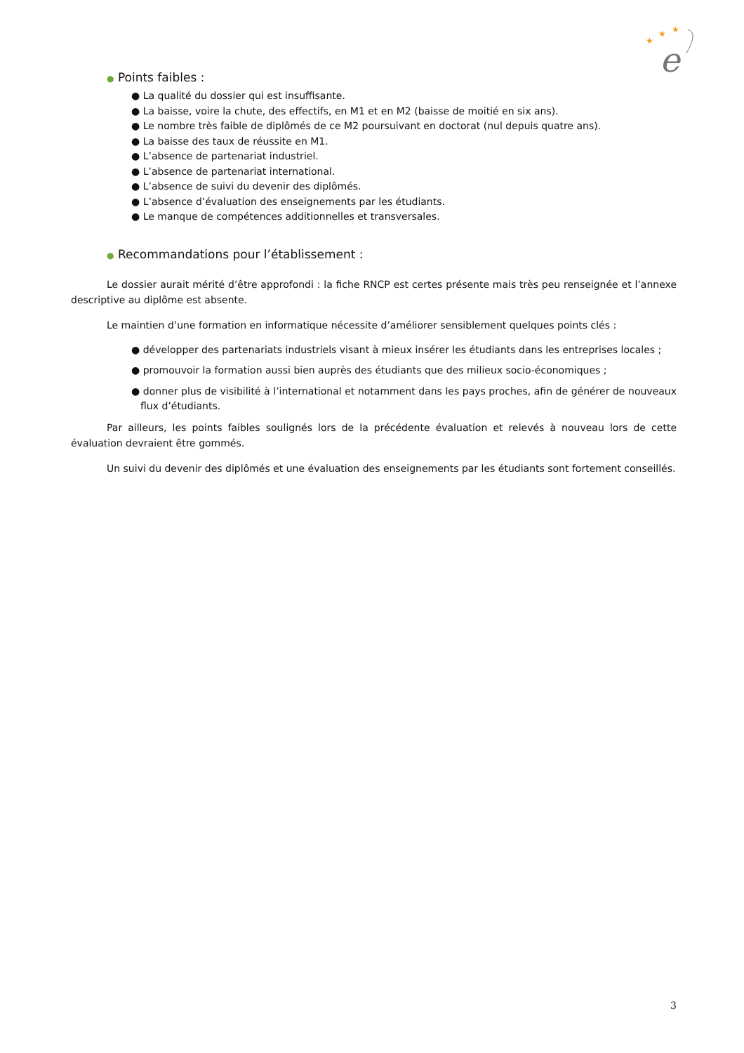★
★
★
e
● Points faibles :
● La qualité du dossier qui est insuffisante.
● La baisse, voire la chute, des effectifs, en M1 et en M2 (baisse de moitié en six ans).
● Le nombre très faible de diplômés de ce M2 poursuivant en doctorat (nul depuis quatre ans).
● La baisse des taux de réussite en M1.
● L’absence de partenariat industriel.
● L’absence de partenariat international.
● L’absence de suivi du devenir des diplômés.
● L’absence d’évaluation des enseignements par les étudiants.
● Le manque de compétences additionnelles et transversales.
● Recommandations pour l’établissement :
Le dossier aurait mérité d’être approfondi : la fiche RNCP est certes présente mais très peu renseignée et l’annexe descriptive au diplôme est absente.
Le maintien d’une formation en informatique nécessite d’améliorer sensiblement quelques points clés :
● développer des partenariats industriels visant à mieux insérer les étudiants dans les entreprises locales ;
● promouvoir la formation aussi bien auprès des étudiants que des milieux socio-économiques ;
● donner plus de visibilité à l’international et notamment dans les pays proches, afin de générer de nouveaux flux d’étudiants.
Par ailleurs, les points faibles soulignés lors de la précédente évaluation et relevés à nouveau lors de cette évaluation devraient être gommés.
Un suivi du devenir des diplômés et une évaluation des enseignements par les étudiants sont fortement conseillés.
3